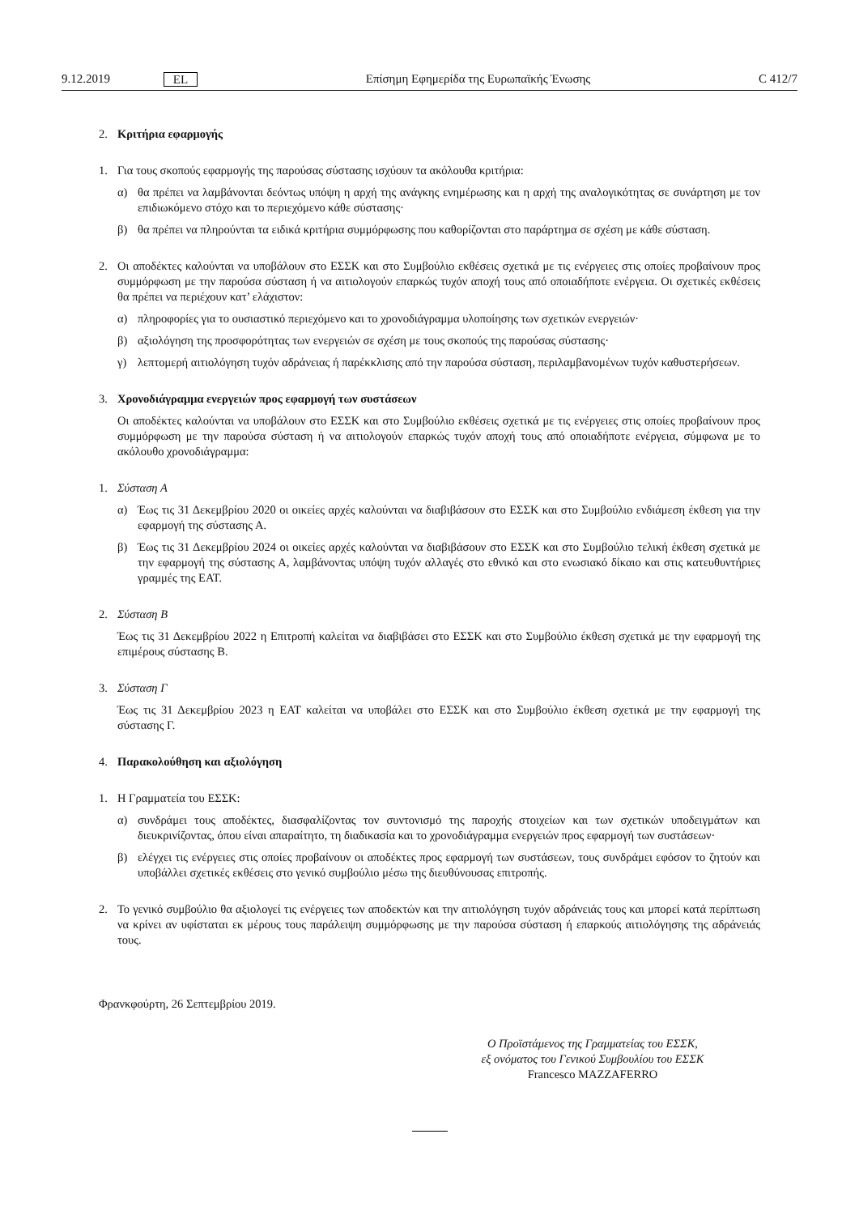9.12.2019 EL Επίσημη Εφημερίδα της Ευρωπαϊκής Ένωσης C 412/7
2. Κριτήρια εφαρμογής
1. Για τους σκοπούς εφαρμογής της παρούσας σύστασης ισχύουν τα ακόλουθα κριτήρια:
α) θα πρέπει να λαμβάνονται δεόντως υπόψη η αρχή της ανάγκης ενημέρωσης και η αρχή της αναλογικότητας σε συνάρτηση με τον επιδιωκόμενο στόχο και το περιεχόμενο κάθε σύστασης·
β) θα πρέπει να πληρούνται τα ειδικά κριτήρια συμμόρφωσης που καθορίζονται στο παράρτημα σε σχέση με κάθε σύσταση.
2. Οι αποδέκτες καλούνται να υποβάλουν στο ΕΣΣΚ και στο Συμβούλιο εκθέσεις σχετικά με τις ενέργειες στις οποίες προβαίνουν προς συμμόρφωση με την παρούσα σύσταση ή να αιτιολογούν επαρκώς τυχόν αποχή τους από οποιαδήποτε ενέργεια. Οι σχετικές εκθέσεις θα πρέπει να περιέχουν κατ’ ελάχιστον:
α) πληροφορίες για το ουσιαστικό περιεχόμενο και το χρονοδιάγραμμα υλοποίησης των σχετικών ενεργειών·
β) αξιολόγηση της προσφορότητας των ενεργειών σε σχέση με τους σκοπούς της παρούσας σύστασης·
γ) λεπτομερή αιτιολόγηση τυχόν αδράνειας ή παρέκκλισης από την παρούσα σύσταση, περιλαμβανομένων τυχόν καθυστερήσεων.
3. Χρονοδιάγραμμα ενεργειών προς εφαρμογή των συστάσεων
Οι αποδέκτες καλούνται να υποβάλουν στο ΕΣΣΚ και στο Συμβούλιο εκθέσεις σχετικά με τις ενέργειες στις οποίες προβαίνουν προς συμμόρφωση με την παρούσα σύσταση ή να αιτιολογούν επαρκώς τυχόν αποχή τους από οποιαδήποτε ενέργεια, σύμφωνα με το ακόλουθο χρονοδιάγραμμα:
1. Σύσταση Α
α) Έως τις 31 Δεκεμβρίου 2020 οι οικείες αρχές καλούνται να διαβιβάσουν στο ΕΣΣΚ και στο Συμβούλιο ενδιάμεση έκθεση για την εφαρμογή της σύστασης Α.
β) Έως τις 31 Δεκεμβρίου 2024 οι οικείες αρχές καλούνται να διαβιβάσουν στο ΕΣΣΚ και στο Συμβούλιο τελική έκθεση σχετικά με την εφαρμογή της σύστασης Α, λαμβάνοντας υπόψη τυχόν αλλαγές στο εθνικό και στο ενωσιακό δίκαιο και στις κατευθυντήριες γραμμές της ΕΑΤ.
2. Σύσταση Β
Έως τις 31 Δεκεμβρίου 2022 η Επιτροπή καλείται να διαβιβάσει στο ΕΣΣΚ και στο Συμβούλιο έκθεση σχετικά με την εφαρμογή της επιμέρους σύστασης Β.
3. Σύσταση Γ
Έως τις 31 Δεκεμβρίου 2023 η ΕΑΤ καλείται να υποβάλει στο ΕΣΣΚ και στο Συμβούλιο έκθεση σχετικά με την εφαρμογή της σύστασης Γ.
4. Παρακολούθηση και αξιολόγηση
1. Η Γραμματεία του ΕΣΣΚ:
α) συνδράμει τους αποδέκτες, διασφαλίζοντας τον συντονισμό της παροχής στοιχείων και των σχετικών υποδειγμάτων και διευκρινίζοντας, όπου είναι απαραίτητο, τη διαδικασία και το χρονοδιάγραμμα ενεργειών προς εφαρμογή των συστάσεων·
β) ελέγχει τις ενέργειες στις οποίες προβαίνουν οι αποδέκτες προς εφαρμογή των συστάσεων, τους συνδράμει εφόσον το ζητούν και υποβάλλει σχετικές εκθέσεις στο γενικό συμβούλιο μέσω της διευθύνουσας επιτροπής.
2. Το γενικό συμβούλιο θα αξιολογεί τις ενέργειες των αποδεκτών και την αιτιολόγηση τυχόν αδράνειάς τους και μπορεί κατά περίπτωση να κρίνει αν υφίσταται εκ μέρους τους παράλειψη συμμόρφωσης με την παρούσα σύσταση ή επαρκούς αιτιολόγησης της αδράνειάς τους.
Φρανκφούρτη, 26 Σεπτεμβρίου 2019.
Ο Προϊστάμενος της Γραμματείας του ΕΣΣΚ,
εξ ονόματος του Γενικού Συμβουλίου του ΕΣΣΚ
Francesco MAZZAFERRO